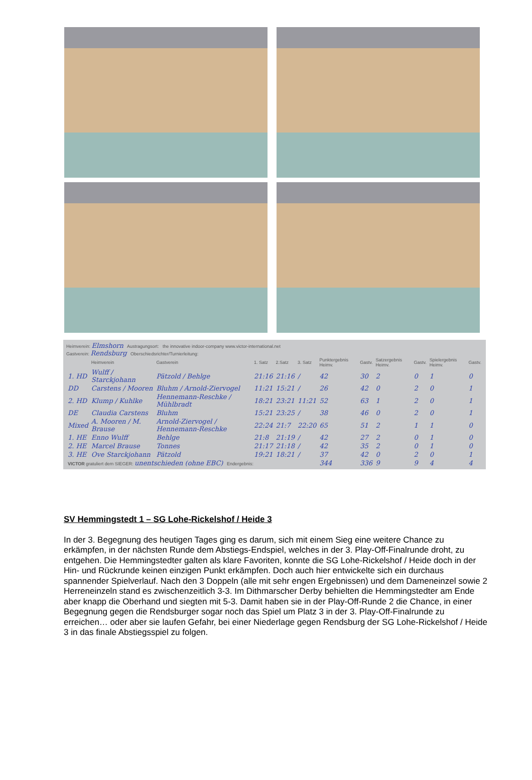Heimverein: Elmshorn Austragungsort: the innovative indoor-company www.victor-international.net
Gastverein: Rendsburg Oberschiedsrichter/Turnierleitung:
| | Heimverein | Gastverein | 1. Satz | 2.Satz | 3. Satz | Punktergebnis Heimv. | Gastv. | Satzergebnis Heimv. | Gastv. | Spielergebnis Heimv. | Gastv. |
| --- | --- | --- | --- | --- | --- | --- | --- | --- | --- | --- | --- |
| 1. HD | Wulff / Starckjohann | Pätzold / Behlge | 21:16 | 21:16 | / | 42 | 30 | 2 | 0 | 1 | 0 |
| DD | Carstens / Mooren | Bluhm / Arnold-Ziervogel | 11:21 | 15:21 | / | 26 | 42 | 0 | 2 | 0 | 1 |
| 2. HD | Klump / Kuhlke | Hennemann-Reschke / Mühlbradt | 18:21 | 23:21 | 11:21 | 52 | 63 | 1 | 2 | 0 | 1 |
| DE | Claudia Carstens | Bluhm | 15:21 | 23:25 | / | 38 | 46 | 0 | 2 | 0 | 1 |
| Mixed | A. Mooren / M. Brause | Arnold-Ziervogel / Hennemann-Reschke | 22:24 | 21:7 | 22:20 | 65 | 51 | 2 | 1 | 1 | 0 |
| 1. HE | Enno Wulff | Behlge | 21:8 | 21:19 | / | 42 | 27 | 2 | 0 | 1 | 0 |
| 2. HE | Marcel Brause | Tonnes | 21:17 | 21:18 | / | 42 | 35 | 2 | 0 | 1 | 0 |
| 3. HE | Ove Starckjohann | Pätzold | 19:21 | 18:21 | / | 37 | 42 | 0 | 2 | 0 | 1 |
| VICTOR gratuliert dem SIEGER: unentschieden (ohne EBC) Endergebnis: | | | | | | 344 | 336 | 9 | 9 | 4 | 4 |
SV Hemmingstedt 1 – SG Lohe-Rickelshof / Heide 3
In der 3. Begegnung des heutigen Tages ging es darum, sich mit einem Sieg eine weitere Chance zu erkämpfen, in der nächsten Runde dem Abstiegs-Endspiel, welches in der 3. Play-Off-Finalrunde droht, zu entgehen. Die Hemmingstedter galten als klare Favoriten, konnte die SG Lohe-Rickelshof / Heide doch in der Hin- und Rückrunde keinen einzigen Punkt erkämpfen. Doch auch hier entwickelte sich ein durchaus spannender Spielverlauf. Nach den 3 Doppeln (alle mit sehr engen Ergebnissen) und dem Dameneinzel sowie 2 Herreneinzeln stand es zwischenzeitlich 3-3. Im Dithmarscher Derby behielten die Hemmingstedter am Ende aber knapp die Oberhand und siegten mit 5-3. Damit haben sie in der Play-Off-Runde 2 die Chance, in einer Begegnung gegen die Rendsburger sogar noch das Spiel um Platz 3 in der 3. Play-Off-Finalrunde zu erreichen… oder aber sie laufen Gefahr, bei einer Niederlage gegen Rendsburg der SG Lohe-Rickelshof / Heide 3 in das finale Abstiegsspiel zu folgen.